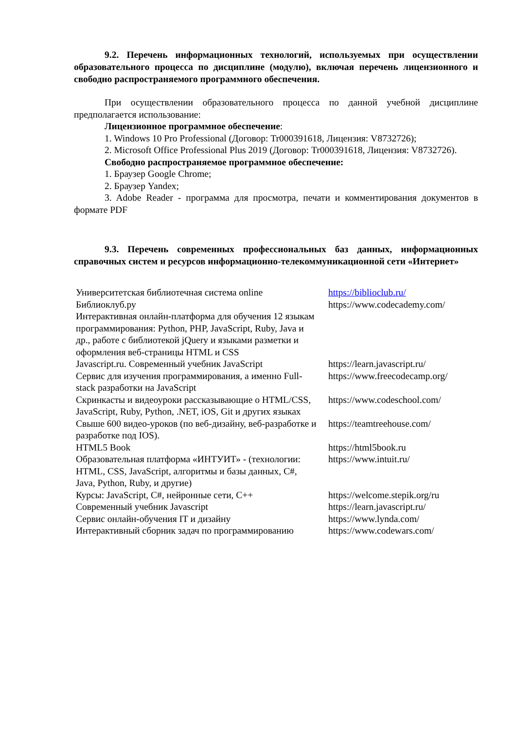9.2. Перечень информационных технологий, используемых при осуществлении образовательного процесса по дисциплине (модулю), включая перечень лицензионного и свободно распространяемого программного обеспечения.
При осуществлении образовательного процесса по данной учебной дисциплине предполагается использование:
Лицензионное программное обеспечение:
1. Windows 10 Pro Professional (Договор: Tr000391618, Лицензия: V8732726);
2. Microsoft Office Professional Plus 2019 (Договор: Tr000391618, Лицензия: V8732726).
Свободно распространяемое программное обеспечение:
1. Браузер Google Chrome;
2. Браузер Yandex;
3. Adobe Reader - программа для просмотра, печати и комментирования документов в формате PDF
9.3. Перечень современных профессиональных баз данных, информационных справочных систем и ресурсов информационно-телекоммуникационной сети «Интернет»
| Университетская библиотечная система online Библиоклуб.ру Интерактивная онлайн-платформа для обучения 12 языкам программирования: Python, PHP, JavaScript, Ruby, Java и др., работе с библиотекой jQuery и языками разметки и оформления веб-страницы HTML и CSS | https://biblioclub.ru/ https://www.codecademy.com/ |
| Javascript.ru. Современный учебник JavaScript | https://learn.javascript.ru/ |
| Сервис для изучения программирования, а именно Full-stack разработки на JavaScript | https://www.freecodecamp.org/ |
| Скринкасты и видеоуроки рассказывающие о HTML/CSS, JavaScript, Ruby, Python, .NET, iOS, Git и других языках | https://www.codeschool.com/ |
| Свыше 600 видео-уроков (по веб-дизайну, веб-разработке и разработке под IOS). | https://teamtreehouse.com/ |
| HTML5 Book | https://html5book.ru |
| Образовательная платформа «ИНТУИТ» - (технологии: HTML, CSS, JavaScript, алгоритмы и базы данных, C#, Java, Python, Ruby, и другие) | https://www.intuit.ru/ |
| Курсы: JavaScript, C#, нейронные сети, C++ | https://welcome.stepik.org/ru |
| Современный учебник Javascript | https://learn.javascript.ru/ |
| Сервис онлайн-обучения IT и дизайну | https://www.lynda.com/ |
| Интерактивный сборник задач по программированию | https://www.codewars.com/ |